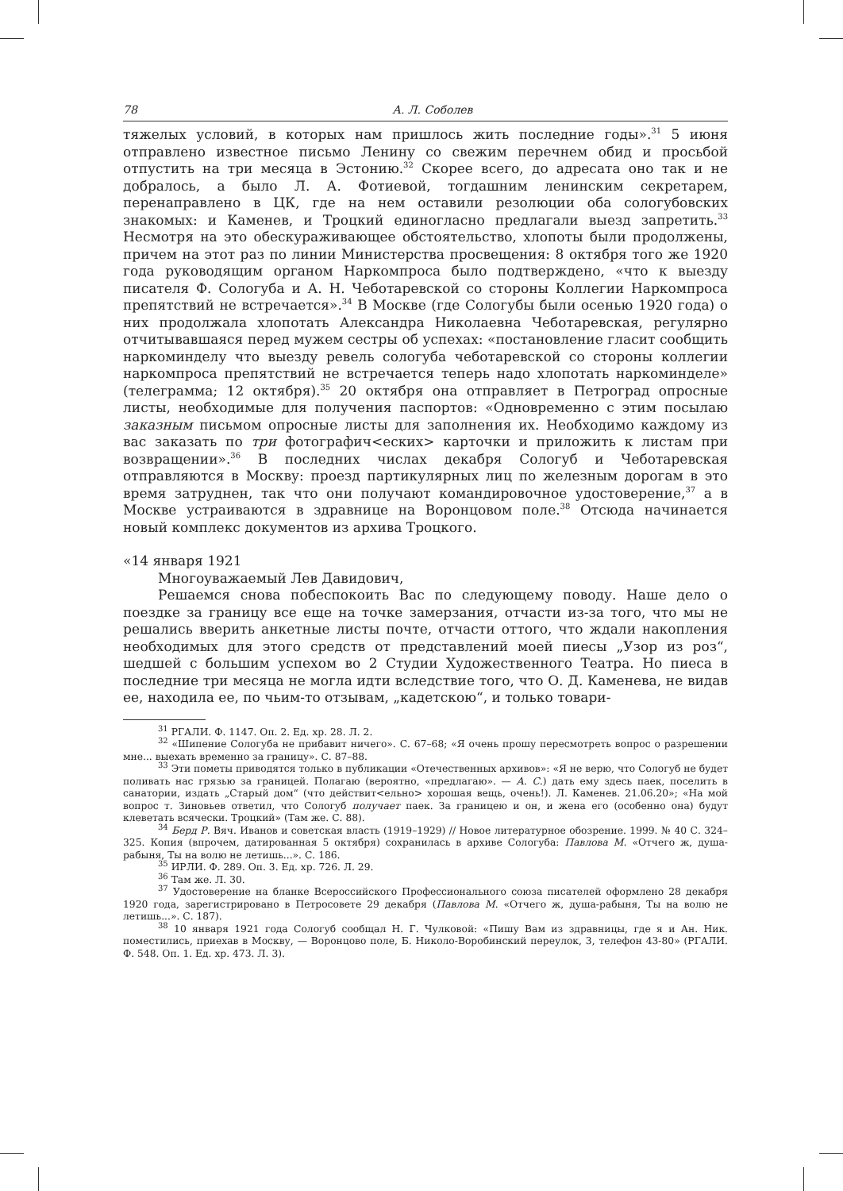78 А. Л. Соболев
тяжелых условий, в которых нам пришлось жить последние годы».<sup>31</sup> 5 июня отправлено известное письмо Ленину со свежим перечнем обид и просьбой отпустить на три месяца в Эстонию.<sup>32</sup> Скорее всего, до адресата оно так и не добралось, а было Л. А. Фотиевой, тогдашним ленинским секретарем, перенаправлено в ЦК, где на нем оставили резолюции оба сологубовских знакомых: и Каменев, и Троцкий единогласно предлагали выезд запретить.<sup>33</sup> Несмотря на это обескураживающее обстоятельство, хлопоты были продолжены, причем на этот раз по линии Министерства просвещения: 8 октября того же 1920 года руководящим органом Наркомпроса было подтверждено, «что к выезду писателя Ф. Сологуба и А. Н. Чеботаревской со стороны Коллегии Наркомпроса препятствий не встречается».<sup>34</sup> В Москве (где Сологубы были осенью 1920 года) о них продолжала хлопотать Александра Николаевна Чеботаревская, регулярно отчитывавшаяся перед мужем сестры об успехах: «постановление гласит сообщить наркоминделу что выезду ревель сологуба чеботаревской со стороны коллегии наркомпроса препятствий не встречается теперь надо хлопотать наркоминделе» (телеграмма; 12 октября).<sup>35</sup> 20 октября она отправляет в Петроград опросные листы, необходимые для получения паспортов: «Одновременно с этим посылаю заказным письмом опросные листы для заполнения их. Необходимо каждому из вас заказать по три фотографич<еских> карточки и приложить к листам при возвращении».<sup>36</sup> В последних числах декабря Сологуб и Чеботаревская отправляются в Москву: проезд партикулярных лиц по железным дорогам в это время затруднен, так что они получают командировочное удостоверение,<sup>37</sup> а в Москве устраиваются в здравнице на Воронцовом поле.<sup>38</sup> Отсюда начинается новый комплекс документов из архива Троцкого.
«14 января 1921
Многоуважаемый Лев Давидович,
Решаемся снова побеспокоить Вас по следующему поводу. Наше дело о поездке за границу все еще на точке замерзания, отчасти из-за того, что мы не решались вверить анкетные листы почте, отчасти оттого, что ждали накопления необходимых для этого средств от представлений моей пиесы „Узор из роз“, шедшей с большим успехом во 2 Студии Художественного Театра. Но пиеса в последние три месяца не могла идти вследствие того, что О. Д. Каменева, не видав ее, находила ее, по чьим-то отзывам, „кадетскою“, и только товари-
<sup>31</sup> РГАЛИ. Ф. 1147. Оп. 2. Ед. хр. 28. Л. 2.
<sup>32</sup> «Шипение Сологуба не прибавит ничего». С. 67–68; «Я очень прошу пересмотреть вопрос о разрешении мне... выехать временно за границу». С. 87–88.
<sup>33</sup> Эти пометы приводятся только в публикации «Отечественных архивов»: «Я не верю, что Сологуб не будет поливать нас грязью за границей. Полагаю (вероятно, «предлагаю». — А. С.) дать ему здесь паек, поселить в санатории, издать „Старый дом“ (что действит<ельно> хорошая вещь, очень!). Л. Каменев. 21.06.20»; «На мой вопрос т. Зиновьев ответил, что Сологуб получает паек. За границею и он, и жена его (особенно она) будут клеветать всячески. Троцкий» (Там же. С. 88).
<sup>34</sup> Берд Р. Вяч. Иванов и советская власть (1919–1929) // Новое литературное обозрение. 1999. № 40 С. 324–325. Копия (впрочем, датированная 5 октября) сохранилась в архиве Сологуба: Павлова М. «Отчего ж, душа-рабыня, Ты на волю не летишь...». С. 186.
<sup>35</sup> ИРЛИ. Ф. 289. Оп. 3. Ед. хр. 726. Л. 29.
<sup>36</sup> Там же. Л. 30.
<sup>37</sup> Удостоверение на бланке Всероссийского Профессионального союза писателей оформлено 28 декабря 1920 года, зарегистрировано в Петросовете 29 декабря (Павлова М. «Отчего ж, душа-рабыня, Ты на волю не летишь...». С. 187).
<sup>38</sup> 10 января 1921 года Сологуб сообщал Н. Г. Чулковой: «Пишу Вам из здравницы, где я и Ан. Ник. поместились, приехав в Москву, — Воронцово поле, Б. Николо-Воробинский переулок, 3, телефон 43-80» (РГАЛИ. Ф. 548. Оп. 1. Ед. хр. 473. Л. 3).